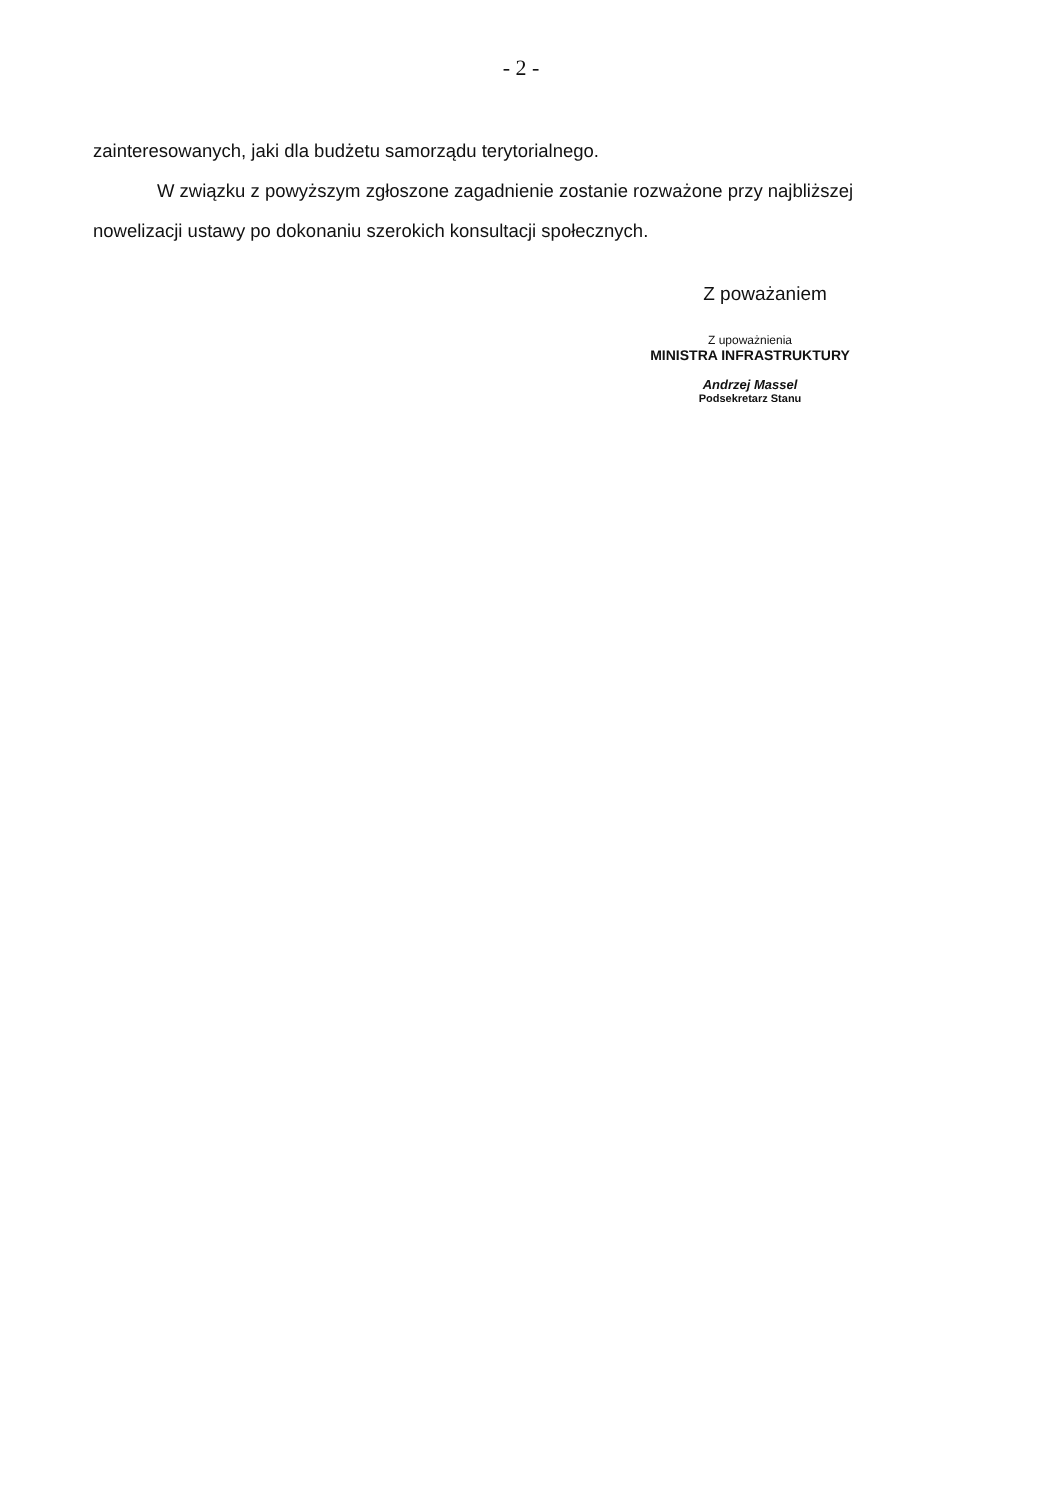- 2 -
zainteresowanych, jaki dla budżetu samorządu terytorialnego.
W związku z powyższym zgłoszone zagadnienie zostanie rozważone przy najbliższej nowelizacji ustawy po dokonaniu szerokich konsultacji społecznych.
Z poważaniem
Z upoważnienia
MINISTRA INFRASTRUKTURY
Andrzej Massel
Podsekretarz Stanu